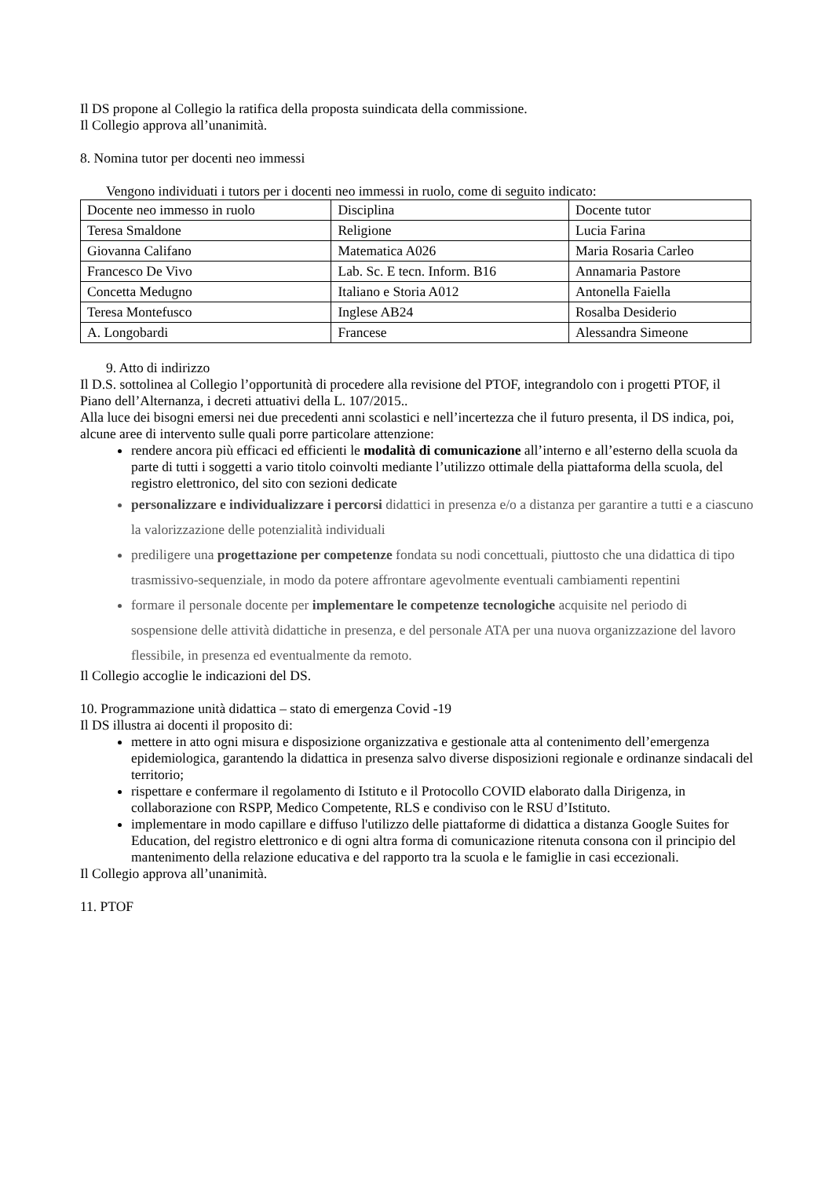Il DS propone al Collegio la ratifica della proposta suindicata della commissione.
Il Collegio approva all’unanimità.
8. Nomina tutor per docenti neo immessi
Vengono individuati i tutors per i docenti neo immessi in ruolo, come di seguito indicato:
| Docente neo immesso in ruolo | Disciplina | Docente tutor |
| Teresa Smaldone | Religione | Lucia Farina |
| Giovanna Califano | Matematica A026 | Maria Rosaria Carleo |
| Francesco De Vivo | Lab. Sc. E tecn. Inform. B16 | Annamaria Pastore |
| Concetta Medugno | Italiano e Storia A012 | Antonella Faiella |
| Teresa Montefusco | Inglese AB24 | Rosalba Desiderio |
| A. Longobardi | Francese | Alessandra Simeone |
9. Atto di indirizzo
Il D.S. sottolinea al Collegio l’opportunità di procedere alla revisione del PTOF, integrandolo con i progetti PTOF, il Piano dell’Alternanza, i decreti attuativi della L. 107/2015..
Alla luce dei bisogni emersi nei due precedenti anni scolastici e nell’incertezza che il futuro presenta, il DS indica, poi, alcune aree di intervento sulle quali porre particolare attenzione:
rendere ancora più efficaci ed efficienti le modalità di comunicazione all’interno e all’esterno della scuola da parte di tutti i soggetti a vario titolo coinvolti mediante l’utilizzo ottimale della piattaforma della scuola, del registro elettronico, del sito con sezioni dedicate
personalizzare e individualizzare i percorsi didattici in presenza e/o a distanza per garantire a tutti e a ciascuno la valorizzazione delle potenzialità individuali
prediligere una progettazione per competenze fondata su nodi concettuali, piuttosto che una didattica di tipo trasmissivo-sequenziale, in modo da potere affrontare agevolmente eventuali cambiamenti repentini
formare il personale docente per implementare le competenze tecnologiche acquisite nel periodo di sospensione delle attività didattiche in presenza, e del personale ATA per una nuova organizzazione del lavoro flessibile, in presenza ed eventualmente da remoto.
Il Collegio accoglie le indicazioni del DS.
10. Programmazione unità didattica – stato di emergenza Covid -19
Il DS illustra ai docenti il proposito di:
mettere in atto ogni misura e disposizione organizzativa e gestionale atta al contenimento dell’emergenza epidemiologica, garantendo la didattica in presenza salvo diverse disposizioni regionale e ordinanze sindacali del territorio;
rispettare e confermare il regolamento di Istituto e il Protocollo COVID elaborato dalla Dirigenza, in collaborazione con RSPP, Medico Competente, RLS e condiviso con le RSU d’Istituto.
implementare in modo capillare e diffuso l'utilizzo delle piattaforme di didattica a distanza Google Suites for Education, del registro elettronico e di ogni altra forma di comunicazione ritenuta consona con il principio del mantenimento della relazione educativa e del rapporto tra la scuola e le famiglie in casi eccezionali.
Il Collegio approva all’unanimità.
11. PTOF